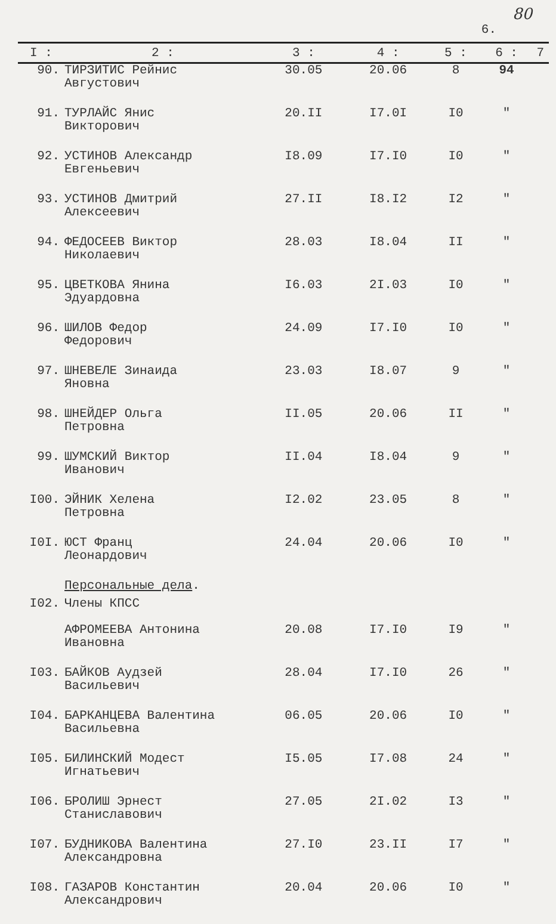80
6.
| I : | 2 : | 3 : | 4 : | 5 : | 6 : | 7 |
| --- | --- | --- | --- | --- | --- | --- |
| 90. | ТИРЗИТИС Рейнис Августович | 30.05 | 20.06 | 8 | 94 | |
| 91. | ТУРЛАЙС Янис Викторович | 20.II | I7.0I | I0 | " | |
| 92. | УСТИНОВ Александр Евгеньевич | I8.09 | I7.I0 | I0 | " | |
| 93. | УСТИНОВ Дмитрий Алексеевич | 27.II | I8.I2 | I2 | " | |
| 94. | ФЕДОСЕЕВ Виктор Николаевич | 28.03 | I8.04 | II | " | |
| 95. | ЦВЕТКОВА Янина Эдуардовна | I6.03 | 2I.03 | I0 | " | |
| 96. | ШИЛОВ Федор Федорович | 24.09 | I7.I0 | I0 | " | |
| 97. | ШНЕВЕЛЕ Зинаида Яновна | 23.03 | I8.07 | 9 | " | |
| 98. | ШНЕЙДЕР Ольга Петровна | II.05 | 20.06 | II | " | |
| 99. | ШУМСКИЙ Виктор Иванович | II.04 | I8.04 | 9 | " | |
| I00. | ЭЙНИК Хелена Петровна | I2.02 | 23.05 | 8 | " | |
| I0I. | ЮСТ Франц Леонардович | 24.04 | 20.06 | I0 | " | |
| | Персональные дела . | | | | | |
| I02. | Члены КПСС АФРОМЕЕВА Антонина Ивановна | 20.08 | I7.I0 | I9 | " | |
| I03. | БАЙКОВ Аудзей Васильевич | 28.04 | I7.I0 | 26 | " | |
| I04. | БАРКАНЦЕВА Валентина Васильевна | 06.05 | 20.06 | I0 | " | |
| I05. | БИЛИНСКИЙ Модест Игнатьевич | I5.05 | I7.08 | 24 | " | |
| I06. | БРОЛИШ Эрнест Станиславович | 27.05 | 2I.02 | I3 | " | |
| I07. | БУДНИКОВА Валентина Александровна | 27.I0 | 23.II | I7 | " | |
| I08. | ГАЗАРОВ Константин Александрович | 20.04 | 20.06 | I0 | " | |